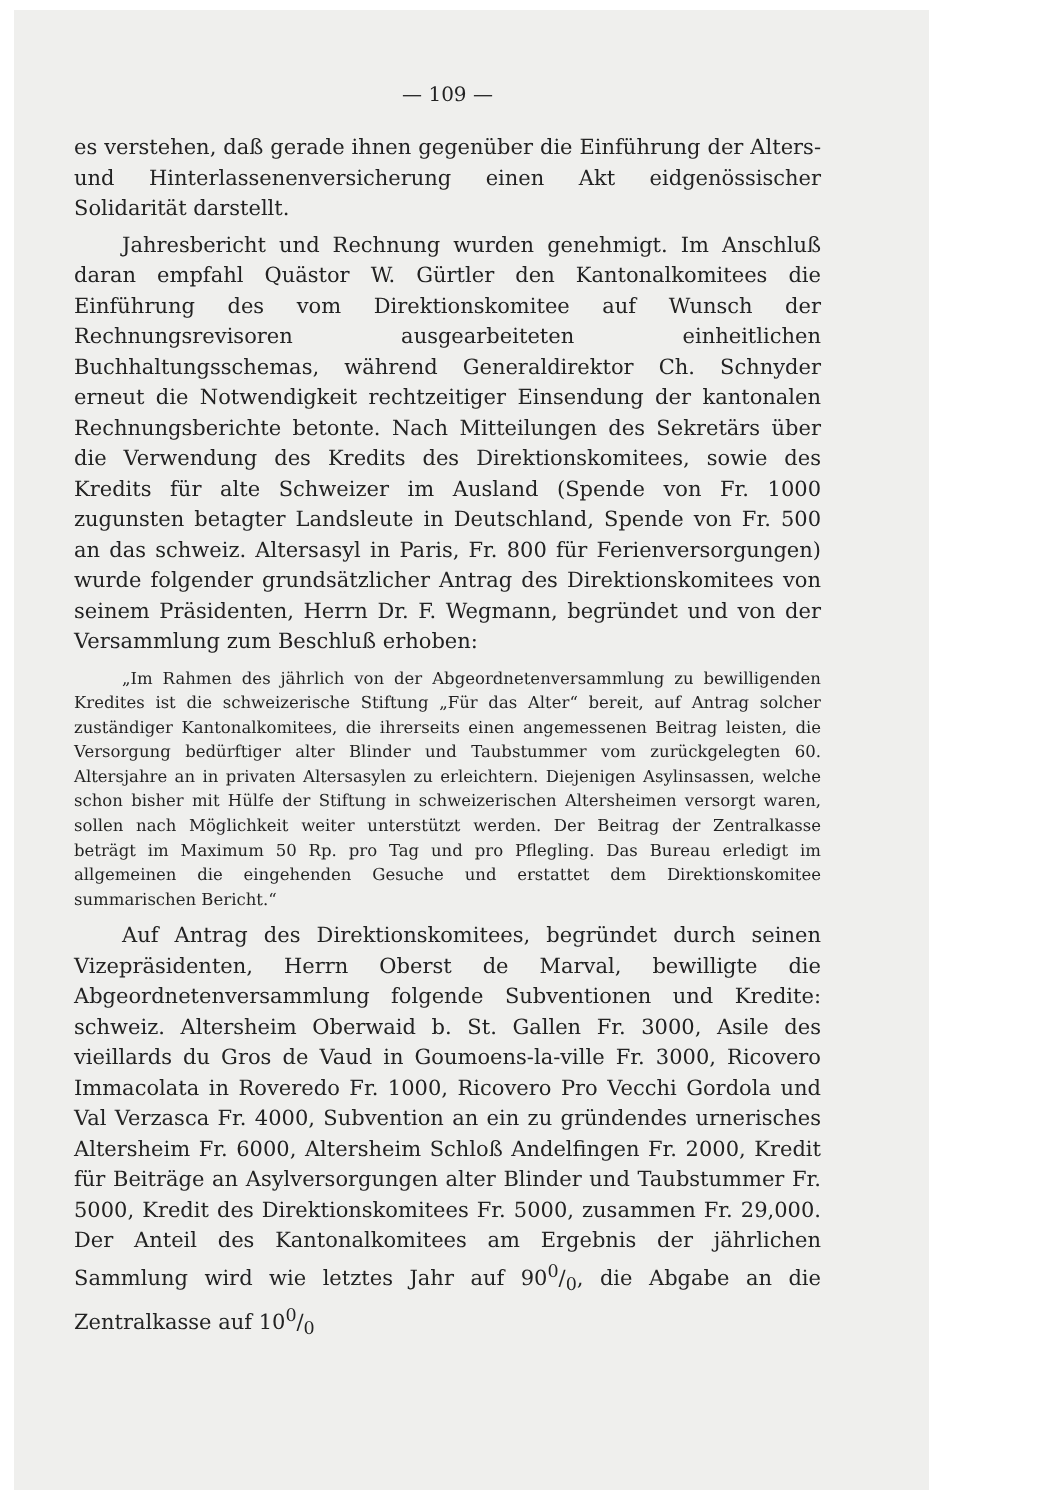— 109 —
es verstehen, daß gerade ihnen gegenüber die Einführung der Alters- und Hinterlassenenversicherung einen Akt eidgenössischer Solidarität darstellt.
Jahresbericht und Rechnung wurden genehmigt. Im Anschluß daran empfahl Quästor W. Gürtler den Kantonalkomitees die Einführung des vom Direktionskomitee auf Wunsch der Rechnungsrevisoren ausgearbeiteten einheitlichen Buchhaltungsschemas, während Generaldirektor Ch. Schnyder erneut die Notwendigkeit rechtzeitiger Einsendung der kantonalen Rechnungsberichte betonte. Nach Mitteilungen des Sekretärs über die Verwendung des Kredits des Direktionskomitees, sowie des Kredits für alte Schweizer im Ausland (Spende von Fr. 1000 zugunsten betagter Landsleute in Deutschland, Spende von Fr. 500 an das schweiz. Altersasyl in Paris, Fr. 800 für Ferienversorgungen) wurde folgender grundsätzlicher Antrag des Direktionskomitees von seinem Präsidenten, Herrn Dr. F. Wegmann, begründet und von der Versammlung zum Beschluß erhoben:
„Im Rahmen des jährlich von der Abgeordnetenversammlung zu bewilligenden Kredites ist die schweizerische Stiftung „Für das Alter“ bereit, auf Antrag solcher zuständiger Kantonalkomitees, die ihrerseits einen angemessenen Beitrag leisten, die Versorgung bedürftiger alter Blinder und Taubstummer vom zurückgelegten 60. Altersjahre an in privaten Altersasylen zu erleichtern. Diejenigen Asylinsassen, welche schon bisher mit Hülfe der Stiftung in schweizerischen Altersheimen versorgt waren, sollen nach Möglichkeit weiter unterstützt werden. Der Beitrag der Zentralkasse beträgt im Maximum 50 Rp. pro Tag und pro Pflegling. Das Bureau erledigt im allgemeinen die eingehenden Gesuche und erstattet dem Direktionskomitee summarischen Bericht.“
Auf Antrag des Direktionskomitees, begründet durch seinen Vizepräsidenten, Herrn Oberst de Marval, bewilligte die Abgeordnetenversammlung folgende Subventionen und Kredite: schweiz. Altersheim Oberwaid b. St. Gallen Fr. 3000, Asile des vieillards du Gros de Vaud in Goumoens-la-ville Fr. 3000, Ricovero Immacolata in Roveredo Fr. 1000, Ricovero Pro Vecchi Gordola und Val Verzasca Fr. 4000, Subvention an ein zu gründendes urnerisches Altersheim Fr. 6000, Altersheim Schloß Andelfingen Fr. 2000, Kredit für Beiträge an Asylversorgungen alter Blinder und Taubstummer Fr. 5000, Kredit des Direktionskomitees Fr. 5000, zusammen Fr. 29,000. Der Anteil des Kantonalkomitees am Ergebnis der jährlichen Sammlung wird wie letztes Jahr auf 900/0, die Abgabe an die Zentralkasse auf 100/0